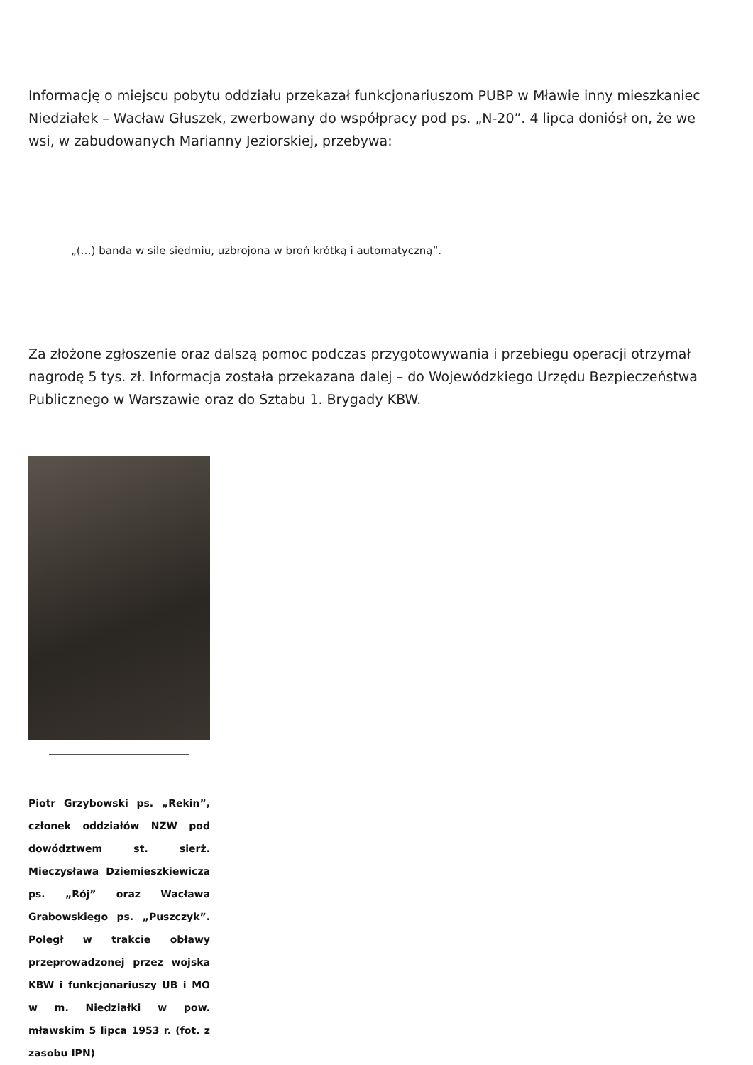Informację o miejscu pobytu oddziału przekazał funkcjonariuszom PUBP w Mławie inny mieszkaniec Niedziałek – Wacław Głuszek, zwerbowany do współpracy pod ps. „N-20”. 4 lipca doniósł on, że we wsi, w zabudowanych Marianny Jeziorskiej, przebywa:
„(…) banda w sile siedmiu, uzbrojona w broń krótką i automatyczną”.
Za złożone zgłoszenie oraz dalszą pomoc podczas przygotowywania i przebiegu operacji otrzymał nagrodę 5 tys. zł. Informacja została przekazana dalej – do Wojewódzkiego Urzędu Bezpieczeństwa Publicznego w Warszawie oraz do Sztabu 1. Brygady KBW.
Piotr Grzybowski ps. „Rekin”, członek oddziałów NZW pod dowództwem st. sierż. Mieczysława Dziemieszkiewicza ps. „Rój” oraz Wacława Grabowskiego ps. „Puszczyk”. Poległ w trakcie obławy przeprowadzonej przez wojska KBW i funkcjonariuszy UB i MO w m. Niedziałki w pow. mławskim 5 lipca 1953 r. (fot. z zasobu IPN)